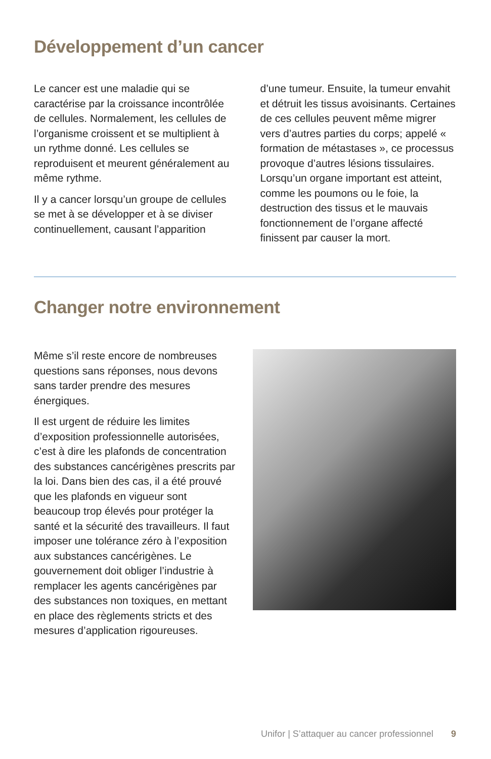Développement d’un cancer
Le cancer est une maladie qui se caractérise par la croissance incontrôlée de cellules. Normalement, les cellules de l’organisme croissent et se multiplient à un rythme donné. Les cellules se reproduisent et meurent généralement au même rythme.
Il y a cancer lorsqu’un groupe de cellules se met à se développer et à se diviser continuellement, causant l’apparition d’une tumeur. Ensuite, la tumeur envahit et détruit les tissus avoisinants. Certaines de ces cellules peuvent même migrer vers d’autres parties du corps; appelé « formation de métastases », ce processus provoque d’autres lésions tissulaires. Lorsqu’un organe important est atteint, comme les poumons ou le foie, la destruction des tissus et le mauvais fonctionnement de l’organe affecté finissent par causer la mort.
Changer notre environnement
Même s’il reste encore de nombreuses questions sans réponses, nous devons sans tarder prendre des mesures énergiques.
Il est urgent de réduire les limites d’exposition professionnelle autorisées, c’est à dire les plafonds de concentration des substances cancérigènes prescrits par la loi. Dans bien des cas, il a été prouvé que les plafonds en vigueur sont beaucoup trop élevés pour protéger la santé et la sécurité des travailleurs. Il faut imposer une tolérance zéro à l’exposition aux substances cancérigènes. Le gouvernement doit obliger l’industrie à remplacer les agents cancérigènes par des substances non toxiques, en mettant en place des règlements stricts et des mesures d’application rigoureuses.
Unifor | S’attaquer au cancer professionnel 9